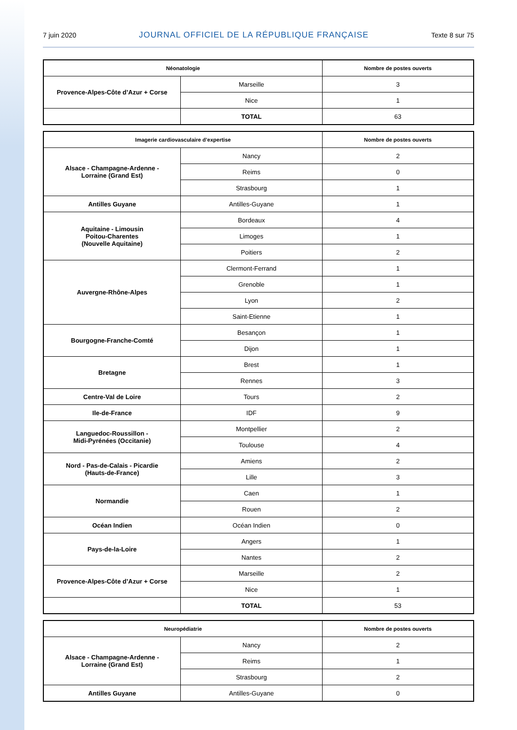7 juin 2020 JOURNAL OFFICIEL DE LA RÉPUBLIQUE FRANÇAISE Texte 8 sur 75
| Néonatologie | | Nombre de postes ouverts |
| --- | --- | --- |
| Provence-Alpes-Côte d’Azur + Corse | Marseille | 3 |
| | Nice | 1 |
| | TOTAL | 63 |
| Imagerie cardiovasculaire d’expertise | | Nombre de postes ouverts |
| --- | --- | --- |
| Alsace - Champagne-Ardenne - Lorraine (Grand Est) | Nancy | 2 |
| | Reims | 0 |
| | Strasbourg | 1 |
| Antilles Guyane | Antilles-Guyane | 1 |
| Aquitaine - Limousin Poitou-Charentes (Nouvelle Aquitaine) | Bordeaux | 4 |
| | Limoges | 1 |
| | Poitiers | 2 |
| Auvergne-Rhône-Alpes | Clermont-Ferrand | 1 |
| | Grenoble | 1 |
| | Lyon | 2 |
| | Saint-Etienne | 1 |
| Bourgogne-Franche-Comté | Besançon | 1 |
| | Dijon | 1 |
| Bretagne | Brest | 1 |
| | Rennes | 3 |
| Centre-Val de Loire | Tours | 2 |
| Ile-de-France | IDF | 9 |
| Languedoc-Roussillon - Midi-Pyrénées (Occitanie) | Montpellier | 2 |
| | Toulouse | 4 |
| Nord - Pas-de-Calais - Picardie (Hauts-de-France) | Amiens | 2 |
| | Lille | 3 |
| Normandie | Caen | 1 |
| | Rouen | 2 |
| Océan Indien | Océan Indien | 0 |
| Pays-de-la-Loire | Angers | 1 |
| | Nantes | 2 |
| Provence-Alpes-Côte d’Azur + Corse | Marseille | 2 |
| | Nice | 1 |
| | TOTAL | 53 |
| Neuropédiatrie | | Nombre de postes ouverts |
| --- | --- | --- |
| Alsace - Champagne-Ardenne - Lorraine (Grand Est) | Nancy | 2 |
| | Reims | 1 |
| | Strasbourg | 2 |
| Antilles Guyane | Antilles-Guyane | 0 |